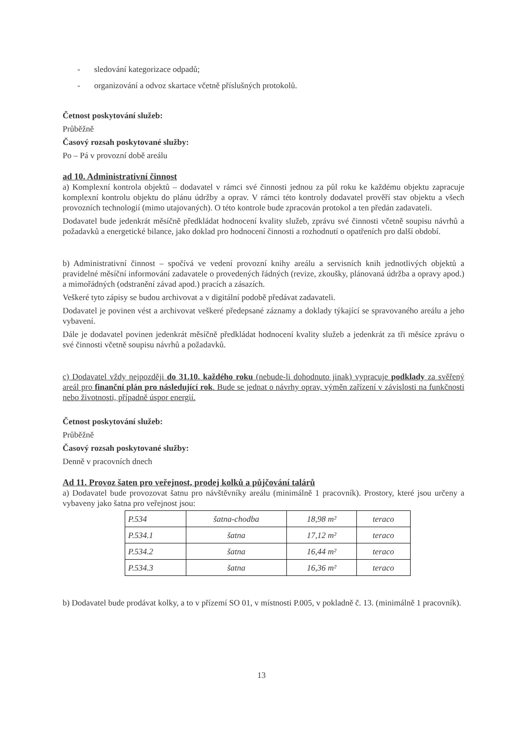- sledování kategorizace odpadů;
- organizování a odvoz skartace včetně příslušných protokolů.
Četnost poskytování služeb:
Průběžně
Časový rozsah poskytované služby:
Po – Pá v provozní době areálu
ad 10. Administrativní činnost
a) Komplexní kontrola objektů – dodavatel v rámci své činnosti jednou za půl roku ke každému objektu zapracuje komplexní kontrolu objektu do plánu údržby a oprav. V rámci této kontroly dodavatel prověří stav objektu a všech provozních technologií (mimo utajovaných). O této kontrole bude zpracován protokol a ten předán zadavateli.
Dodavatel bude jedenkrát měsíčně předkládat hodnocení kvality služeb, zprávu své činnosti včetně soupisu návrhů a požadavků a energetické bilance, jako doklad pro hodnocení činnosti a rozhodnutí o opatřeních pro další období.
b) Administrativní činnost – spočívá ve vedení provozní knihy areálu a servisních knih jednotlivých objektů a pravidelné měsíční informování zadavatele o provedených řádných (revize, zkoušky, plánovaná údržba a opravy apod.) a mimořádných (odstranění závad apod.) pracích a zásazích.
Veškeré tyto zápisy se budou archivovat a v digitální podobě předávat zadavateli.
Dodavatel je povinen vést a archivovat veškeré předepsané záznamy a doklady týkající se spravovaného areálu a jeho vybavení.
Dále je dodavatel povinen jedenkrát měsíčně předkládat hodnocení kvality služeb a jedenkrát za tři měsíce zprávu o své činnosti včetně soupisu návrhů a požadavků.
c) Dodavatel vždy nejpozději do 31.10. každého roku (nebude-li dohodnuto jinak) vypracuje podklady za svěřený areál pro finanční plán pro následující rok. Bude se jednat o návrhy oprav, výměn zařízení v závislosti na funkčnosti nebo životnosti, případně úspor energií.
Četnost poskytování služeb:
Průběžně
Časový rozsah poskytované služby:
Denně v pracovních dnech
Ad 11. Provoz šaten pro veřejnost, prodej kolků a půjčování talárů
a) Dodavatel bude provozovat šatnu pro návštěvníky areálu (minimálně 1 pracovník). Prostory, které jsou určeny a vybaveny jako šatna pro veřejnost jsou:
| P.534 | šatna-chodba | 18,98 m² | teraco |
| P.534.1 | šatna | 17,12 m² | teraco |
| P.534.2 | šatna | 16,44 m² | teraco |
| P.534.3 | šatna | 16,36 m² | teraco |
b) Dodavatel bude prodávat kolky, a to v přízemí SO 01, v místnosti P.005, v pokladně č. 13. (minimálně 1 pracovník).
13